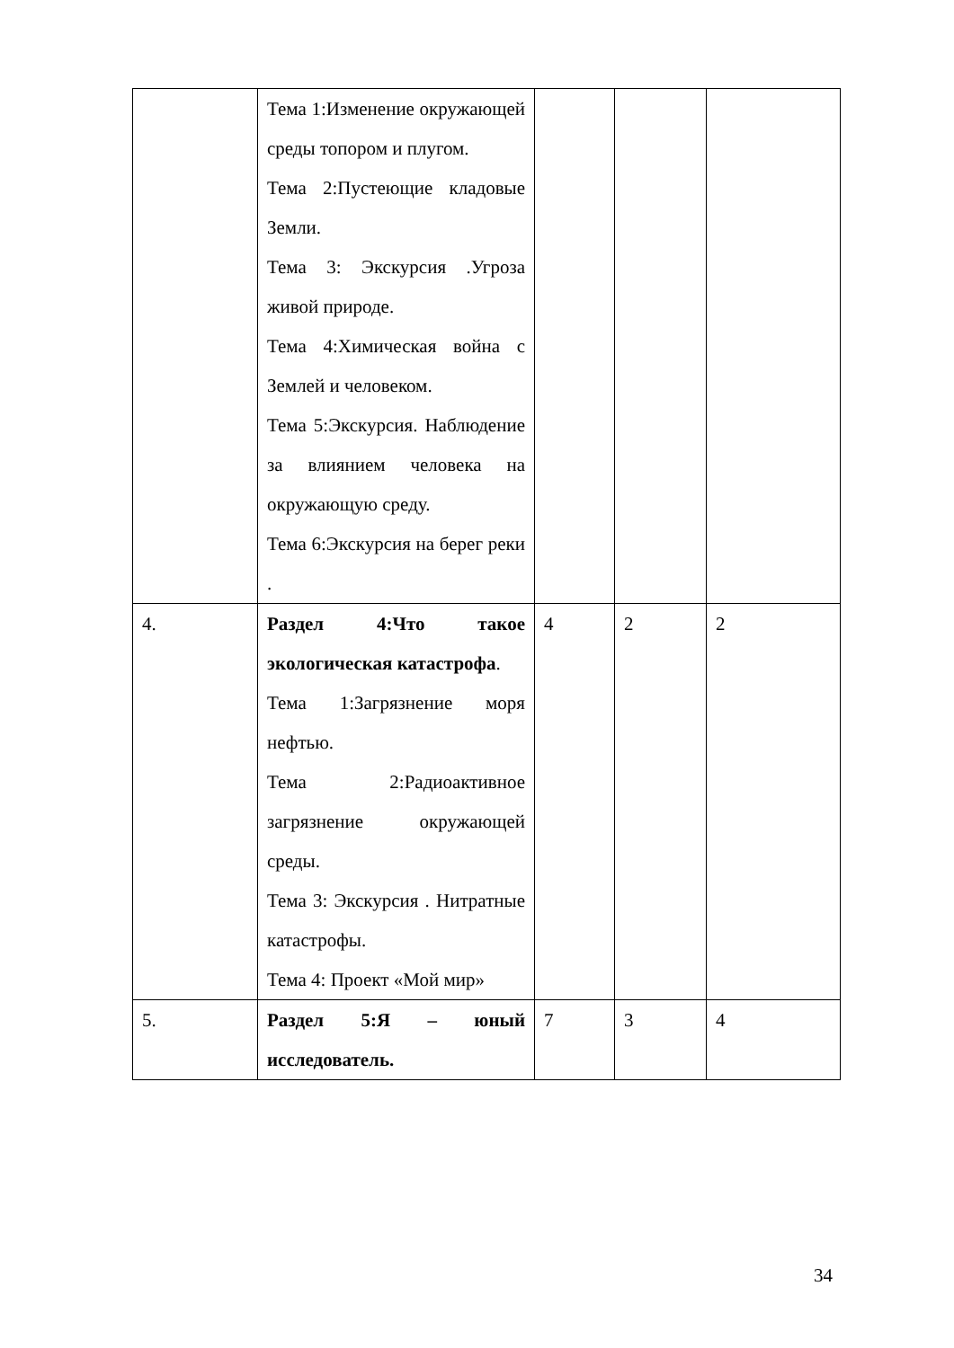| | Тема 1:Изменение окружающей среды топором и плугом. Тема 2:Пустеющие кладовые Земли. Тема 3: Экскурсия .Угроза живой природе. Тема 4:Химическая война с Землей и человеком. Тема 5:Экскурсия. Наблюдение за влиянием человека на окружающую среду. Тема 6:Экскурсия на берег реки . | | | |
| 4. | Раздел 4:Что такое экологическая катастрофа . Тема 1:Загрязнение моря нефтью. Тема 2:Радиоактивное загрязнение окружающей среды. Тема 3: Экскурсия . Нитратные катастрофы. Тема 4: Проект «Мой мир» | 4 | 2 | 2 |
| 5. | Раздел 5:Я – юный исследователь. | 7 | 3 | 4 |
34